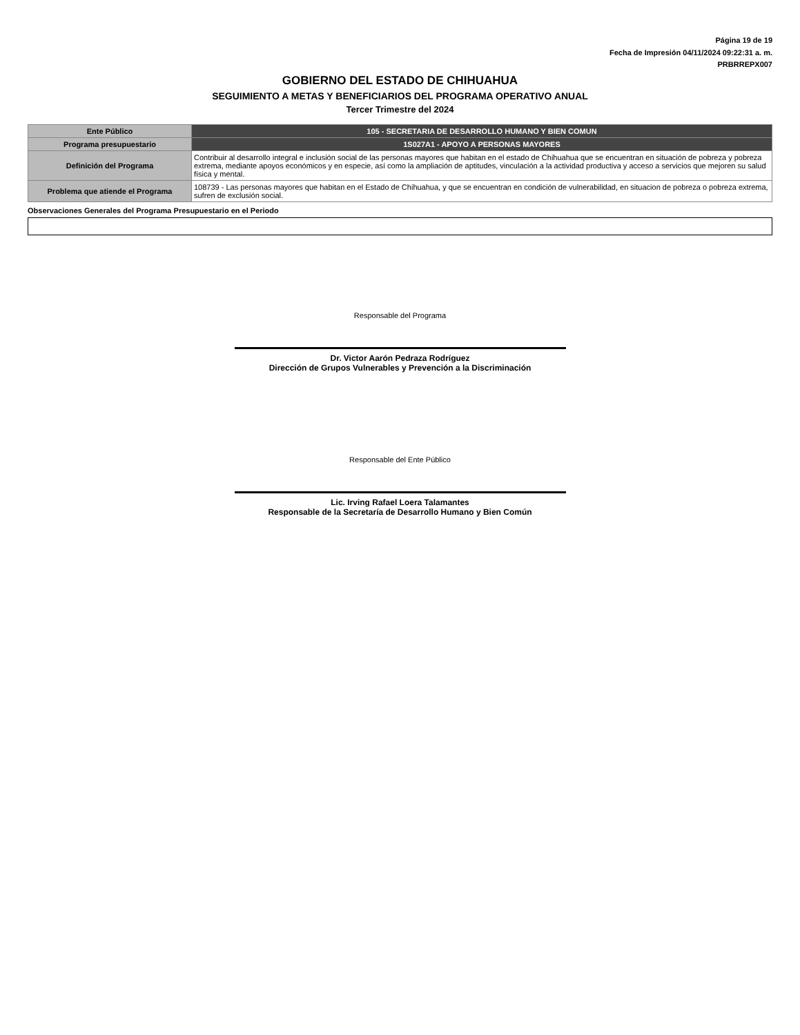Página 19 de 19
Fecha de Impresión 04/11/2024 09:22:31 a. m.
PRBRREPX007
GOBIERNO DEL ESTADO DE CHIHUAHUA
SEGUIMIENTO A METAS Y BENEFICIARIOS DEL PROGRAMA OPERATIVO ANUAL
Tercer Trimestre del 2024
| Ente Público | 105 - SECRETARIA DE DESARROLLO HUMANO Y BIEN COMUN |
| Programa presupuestario | 1S027A1 - APOYO A PERSONAS MAYORES |
| Definición del Programa | Contribuir al desarrollo integral e inclusión social de las personas mayores que habitan en el estado de Chihuahua que se encuentran en situación de pobreza y pobreza extrema, mediante apoyos económicos y en especie, así como la ampliación de aptitudes, vinculación a la actividad productiva y acceso a servicios que mejoren su salud física y mental. |
| Problema que atiende el Programa | 108739 - Las personas mayores que habitan en el Estado de Chihuahua, y que se encuentran en condición de vulnerabilidad, en situacion de pobreza o pobreza extrema, sufren de exclusión social. |
Observaciones Generales del Programa Presupuestario en el Periodo
Responsable del Programa
Dr. Victor Aarón Pedraza Rodríguez
Dirección de Grupos Vulnerables y Prevención a la Discriminación
Responsable del Ente Público
Lic. Irving Rafael Loera Talamantes
Responsable de la Secretaría de Desarrollo Humano y Bien Común